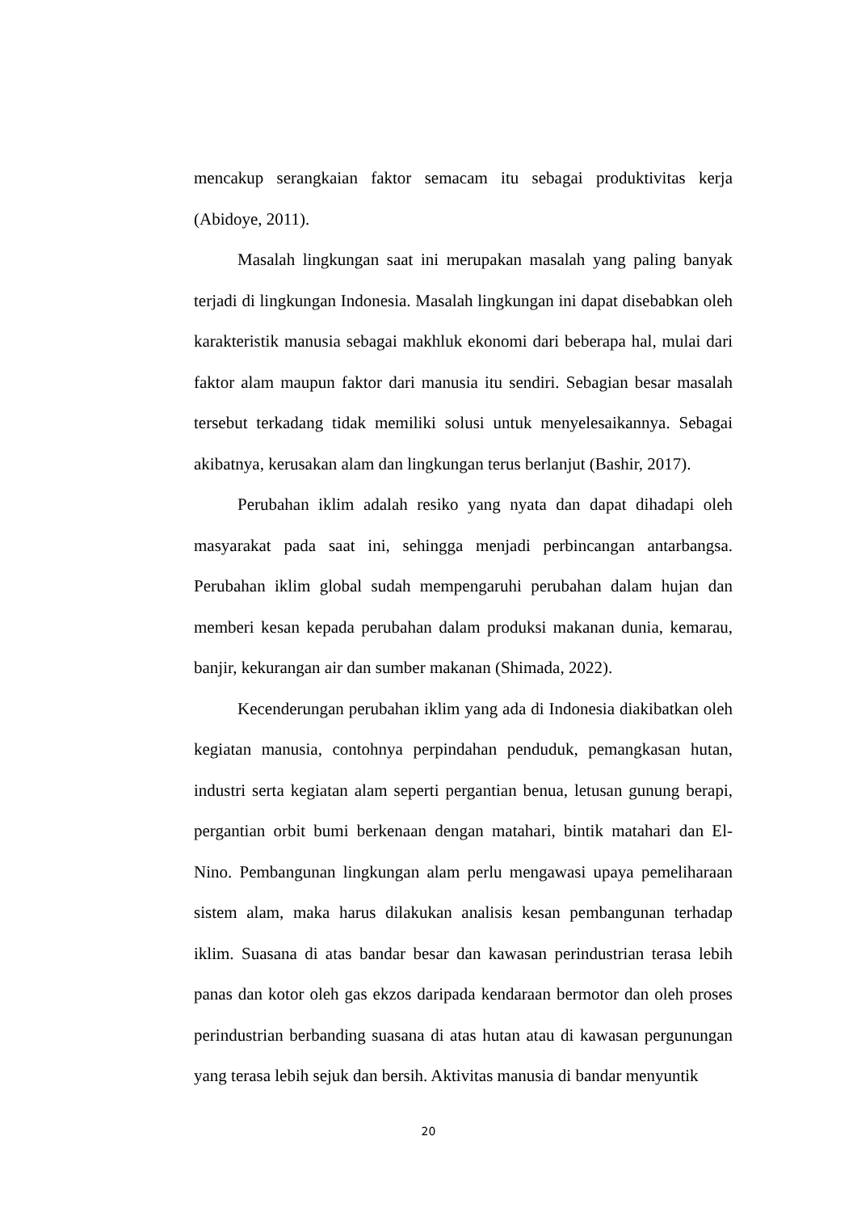mencakup serangkaian faktor semacam itu sebagai produktivitas kerja (Abidoye, 2011).
Masalah lingkungan saat ini merupakan masalah yang paling banyak terjadi di lingkungan Indonesia. Masalah lingkungan ini dapat disebabkan oleh karakteristik manusia sebagai makhluk ekonomi dari beberapa hal, mulai dari faktor alam maupun faktor dari manusia itu sendiri. Sebagian besar masalah tersebut terkadang tidak memiliki solusi untuk menyelesaikannya. Sebagai akibatnya, kerusakan alam dan lingkungan terus berlanjut (Bashir, 2017).
Perubahan iklim adalah resiko yang nyata dan dapat dihadapi oleh masyarakat pada saat ini, sehingga menjadi perbincangan antarbangsa. Perubahan iklim global sudah mempengaruhi perubahan dalam hujan dan memberi kesan kepada perubahan dalam produksi makanan dunia, kemarau, banjir, kekurangan air dan sumber makanan (Shimada, 2022).
Kecenderungan perubahan iklim yang ada di Indonesia diakibatkan oleh kegiatan manusia, contohnya perpindahan penduduk, pemangkasan hutan, industri serta kegiatan alam seperti pergantian benua, letusan gunung berapi, pergantian orbit bumi berkenaan dengan matahari, bintik matahari dan El-Nino. Pembangunan lingkungan alam perlu mengawasi upaya pemeliharaan sistem alam, maka harus dilakukan analisis kesan pembangunan terhadap iklim. Suasana di atas bandar besar dan kawasan perindustrian terasa lebih panas dan kotor oleh gas ekzos daripada kendaraan bermotor dan oleh proses perindustrian berbanding suasana di atas hutan atau di kawasan pergunungan yang terasa lebih sejuk dan bersih. Aktivitas manusia di bandar menyuntik
20